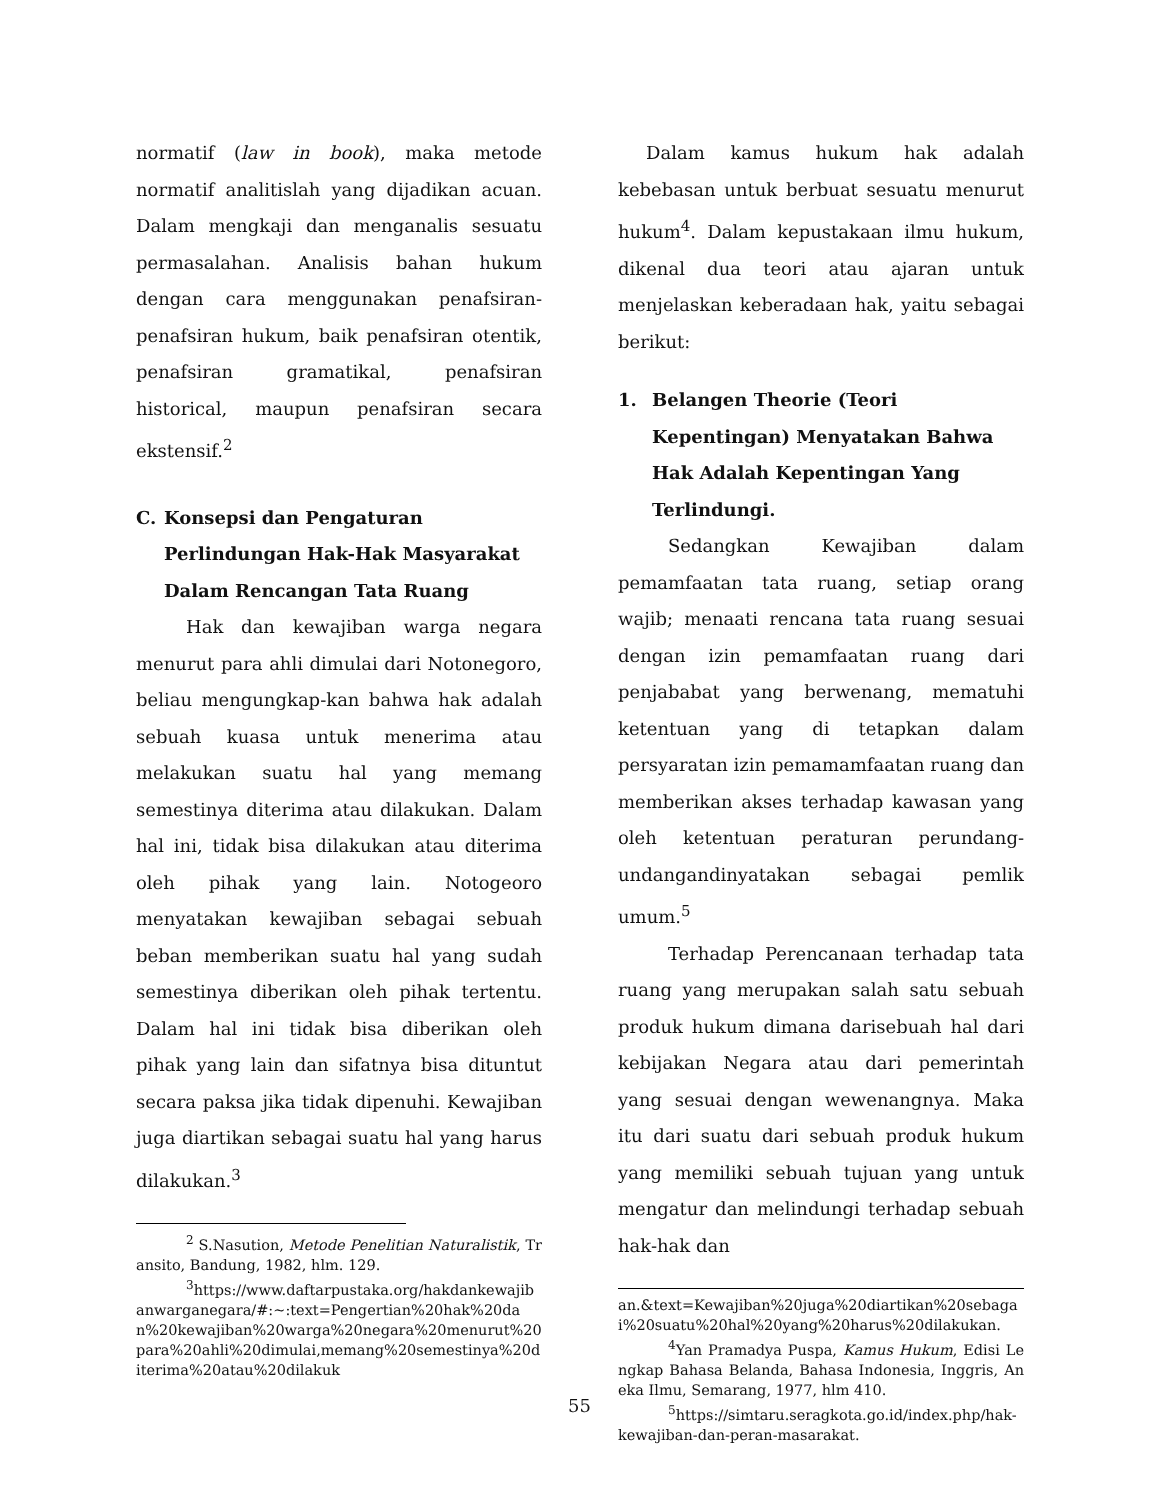normatif (law in book), maka metode normatif analitislah yang dijadikan acuan. Dalam mengkaji dan menganalis sesuatu permasalahan. Analisis bahan hukum dengan cara menggunakan penafsiran- penafsiran hukum, baik penafsiran otentik, penafsiran gramatikal, penafsiran historical, maupun penafsiran secara ekstensif.<sup>2</sup>
C. Konsepsi dan Pengaturan Perlindungan Hak-Hak Masyarakat Dalam Rencangan Tata Ruang
Hak dan kewajiban warga negara menurut para ahli dimulai dari Notonegoro, beliau mengungkap-kan bahwa hak adalah sebuah kuasa untuk menerima atau melakukan suatu hal yang memang semestinya diterima atau dilakukan. Dalam hal ini, tidak bisa dilakukan atau diterima oleh pihak yang lain. Notogeoro menyatakan kewajiban sebagai sebuah beban memberikan suatu hal yang sudah semestinya diberikan oleh pihak tertentu. Dalam hal ini tidak bisa diberikan oleh pihak yang lain dan sifatnya bisa dituntut secara paksa jika tidak dipenuhi. Kewajiban juga diartikan sebagai suatu hal yang harus dilakukan.<sup>3</sup>
<sup>2</sup> S.Nasution, Metode Penelitian Naturalistik, Transito, Bandung, 1982, hlm. 129.
<sup>3</sup> https://www.daftarpustaka.org/hakdankewajibanwarganegara/#:~:text=Pengertian%20hak%20dan%20kewajiban%20warga%20negara%20menurut%20para%20ahli%20dimulai,memang%20semestinya%20diterima%20atau%20dilakuk
Dalam kamus hukum hak adalah kebebasan untuk berbuat sesuatu menurut hukum<sup>4</sup>. Dalam kepustakaan ilmu hukum, dikenal dua teori atau ajaran untuk menjelaskan keberadaan hak, yaitu sebagai berikut:
1. Belangen Theorie (Teori Kepentingan) Menyatakan Bahwa Hak Adalah Kepentingan Yang Terlindungi.
Sedangkan Kewajiban dalam pemamfaatan tata ruang, setiap orang wajib; menaati rencana tata ruang sesuai dengan izin pemamfaatan ruang dari penjababat yang berwenang, mematuhi ketentuan yang di tetapkan dalam persyaratan izin pemamamfaatan ruang dan memberikan akses terhadap kawasan yang oleh ketentuan peraturan perundang-undangandinyatakan sebagai pemlik umum.<sup>5</sup>
Terhadap Perencanaan terhadap tata ruang yang merupakan salah satu sebuah produk hukum dimana darisebuah hal dari kebijakan Negara atau dari pemerintah yang sesuai dengan wewenangnya. Maka itu dari suatu dari sebuah produk hukum yang memiliki sebuah tujuan yang untuk mengatur dan melindungi terhadap sebuah hak-hak dan
an.&text=Kewajiban%20juga%20diartikan%20sebagai%20suatu%20hal%20yang%20harus%20dilakukan.
<sup>4</sup> Yan Pramadya Puspa, Kamus Hukum, Edisi Lengkap Bahasa Belanda, Bahasa Indonesia, Inggris, Aneka Ilmu, Semarang, 1977, hlm 410.
<sup>5</sup> https://simtaru.seragkota.go.id/index.php/hak-kewajiban-dan-peran-masarakat.
55